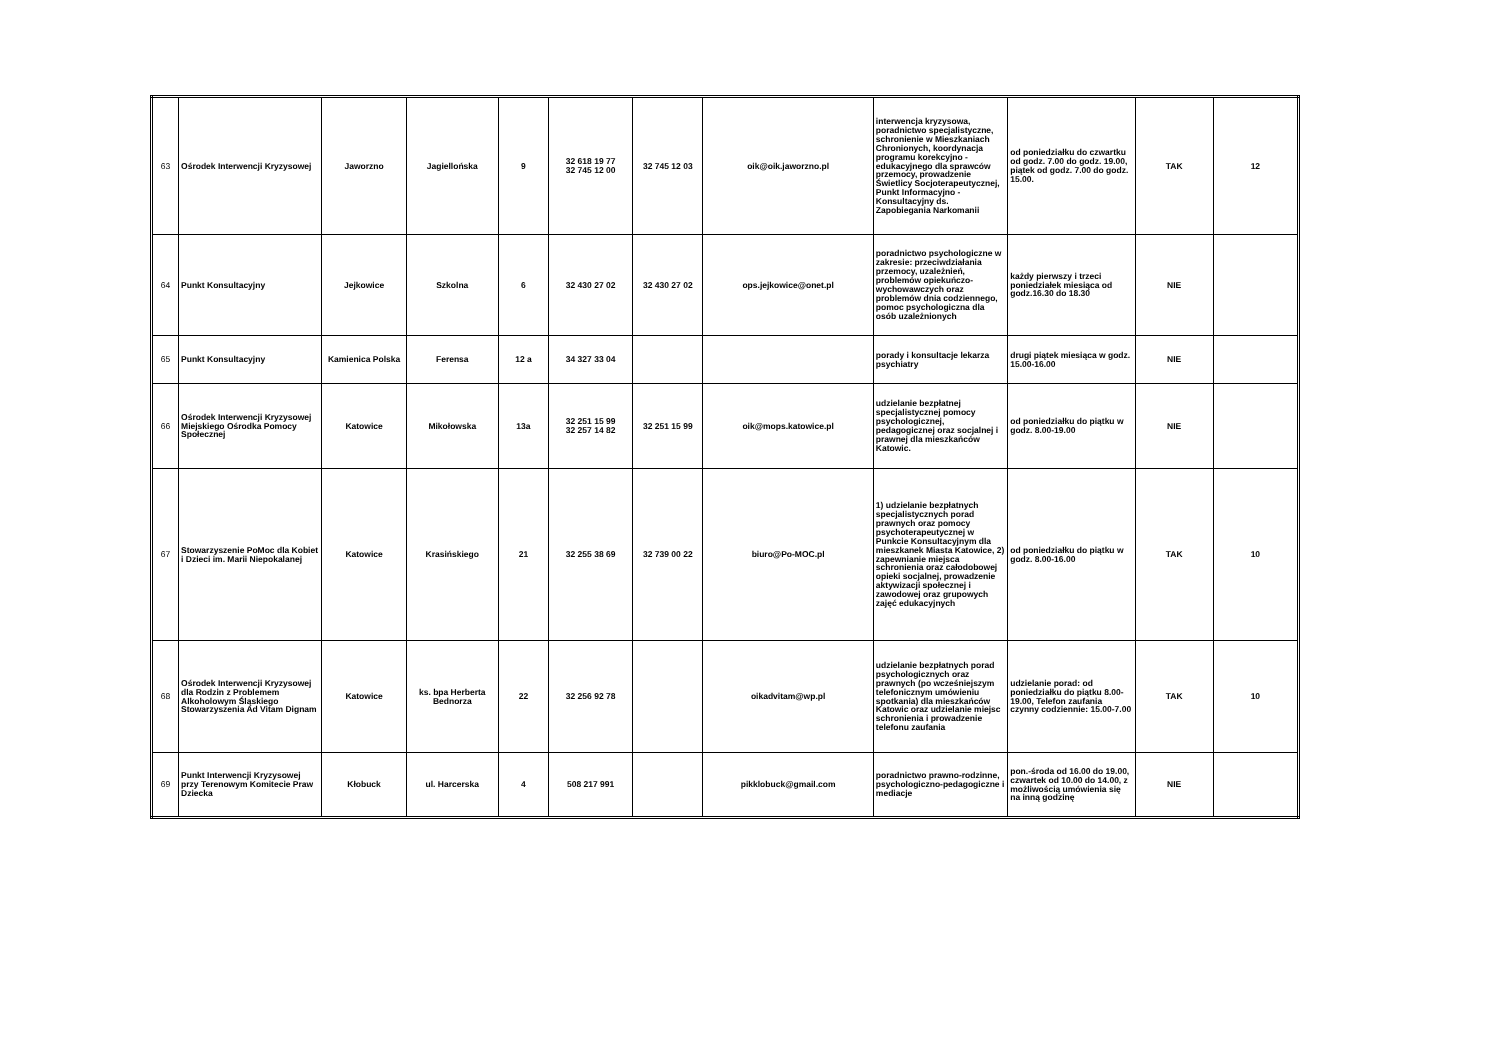| 63 | Ośrodek Interwencji Kryzysowej | Jaworzno | Jagiellońska | 9 | 32 618 19 77 32 745 12 00 | 32 745 12 03 | oik@oik.jaworzno.pl | interwencja kryzysowa, poradnictwo specjalistyczne, schronienie w Mieszkaniach Chronionych, koordynacja programu korekcyjno - edukacyjnego dla sprawców przemocy, prowadzenie Świetlicy Socjoterapeutycznej, Punkt Informacyjno - Konsultacyjny ds. Zapobiegania Narkomanii | od poniedziałku do czwartku od godz. 7.00 do godz. 19.00, piątek od godz. 7.00 do godz. 15.00. | TAK | 12 |
| 64 | Punkt Konsultacyjny | Jejkowice | Szkolna | 6 | 32 430 27 02 | 32 430 27 02 | ops.jejkowice@onet.pl | poradnictwo psychologiczne w zakresie: przeciwdziałania przemocy, uzależnień, problemów opiekuńczo-wychowawczych oraz problemów dnia codziennego, pomoc psychologiczna dla osób uzależnionych | każdy pierwszy i trzeci poniedziałek miesiąca od godz.16.30 do 18.30 | NIE | |
| 65 | Punkt Konsultacyjny | Kamienica Polska | Ferensa | 12 a | 34 327 33 04 | | | porady i konsultacje lekarza psychiatry | drugi piątek miesiąca w godz. 15.00-16.00 | NIE | |
| 66 | Ośrodek Interwencji Kryzysowej Miejskiego Ośrodka Pomocy Społecznej | Katowice | Mikołowska | 13a | 32 251 15 99 32 257 14 82 | 32 251 15 99 | oik@mops.katowice.pl | udzielanie bezpłatnej specjalistycznej pomocy psychologicznej, pedagogicznej oraz socjalnej i prawnej dla mieszkańców Katowic. | od poniedziałku do piątku w godz. 8.00-19.00 | NIE | |
| 67 | Stowarzyszenie PoMoc dla Kobiet i Dzieci im. Marii Niepokalanej | Katowice | Krasińskiego | 21 | 32 255 38 69 | 32 739 00 22 | biuro@Po-MOC.pl | 1) udzielanie bezpłatnych specjalistycznych porad prawnych oraz pomocy psychoterapeutycznej w Punkcie Konsultacyjnym dla mieszkanek Miasta Katowice, 2) zapewnianie miejsca schronienia oraz całodobowej opieki socjalnej, prowadzenie aktywizacji społecznej i zawodowej oraz grupowych zajęć edukacyjnych | od poniedziałku do piątku w godz. 8.00-16.00 | TAK | 10 |
| 68 | Ośrodek Interwencji Kryzysowej dla Rodzin z Problemem Alkoholowym Śląskiego Stowarzyszenia Ad Vitam Dignam | Katowice | ks. bpa Herberta Bednorza | 22 | 32 256 92 78 | | oikadvitam@wp.pl | udzielanie bezpłatnych porad psychologicznych oraz prawnych (po wcześniejszym telefonicznym umówieniu spotkania) dla mieszkańców Katowic oraz udzielanie miejsc schronienia i prowadzenie telefonu zaufania | udzielanie porad: od poniedziałku do piątku 8.00-19.00, Telefon zaufania czynny codziennie: 15.00-7.00 | TAK | 10 |
| 69 | Punkt Interwencji Kryzysowej przy Terenowym Komitecie Praw Dziecka | Kłobuck | ul. Harcerska | 4 | 508 217 991 | | pikklobuck@gmail.com | poradnictwo prawno-rodzinne, psychologiczno-pedagogiczne i mediacje | pon.-środa od 16.00 do 19.00, czwartek od 10.00 do 14.00, z możliwością umówienia się na inną godzinę | NIE | |